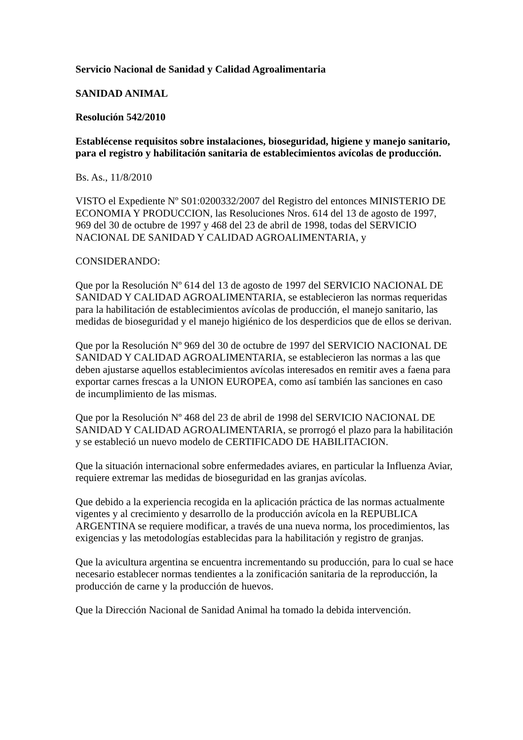Servicio Nacional de Sanidad y Calidad Agroalimentaria
SANIDAD ANIMAL
Resolución 542/2010
Establécense requisitos sobre instalaciones, bioseguridad, higiene y manejo sanitario, para el registro y habilitación sanitaria de establecimientos avícolas de producción.
Bs. As., 11/8/2010
VISTO el Expediente Nº S01:0200332/2007 del Registro del entonces MINISTERIO DE ECONOMIA Y PRODUCCION, las Resoluciones Nros. 614 del 13 de agosto de 1997, 969 del 30 de octubre de 1997 y 468 del 23 de abril de 1998, todas del SERVICIO NACIONAL DE SANIDAD Y CALIDAD AGROALIMENTARIA, y
CONSIDERANDO:
Que por la Resolución Nº 614 del 13 de agosto de 1997 del SERVICIO NACIONAL DE SANIDAD Y CALIDAD AGROALIMENTARIA, se establecieron las normas requeridas para la habilitación de establecimientos avícolas de producción, el manejo sanitario, las medidas de bioseguridad y el manejo higiénico de los desperdicios que de ellos se derivan.
Que por la Resolución Nº 969 del 30 de octubre de 1997 del SERVICIO NACIONAL DE SANIDAD Y CALIDAD AGROALIMENTARIA, se establecieron las normas a las que deben ajustarse aquellos establecimientos avícolas interesados en remitir aves a faena para exportar carnes frescas a la UNION EUROPEA, como así también las sanciones en caso de incumplimiento de las mismas.
Que por la Resolución Nº 468 del 23 de abril de 1998 del SERVICIO NACIONAL DE SANIDAD Y CALIDAD AGROALIMENTARIA, se prorrogó el plazo para la habilitación y se estableció un nuevo modelo de CERTIFICADO DE HABILITACION.
Que la situación internacional sobre enfermedades aviares, en particular la Influenza Aviar, requiere extremar las medidas de bioseguridad en las granjas avícolas.
Que debido a la experiencia recogida en la aplicación práctica de las normas actualmente vigentes y al crecimiento y desarrollo de la producción avícola en la REPUBLICA ARGENTINA se requiere modificar, a través de una nueva norma, los procedimientos, las exigencias y las metodologías establecidas para la habilitación y registro de granjas.
Que la avicultura argentina se encuentra incrementando su producción, para lo cual se hace necesario establecer normas tendientes a la zonificación sanitaria de la reproducción, la producción de carne y la producción de huevos.
Que la Dirección Nacional de Sanidad Animal ha tomado la debida intervención.